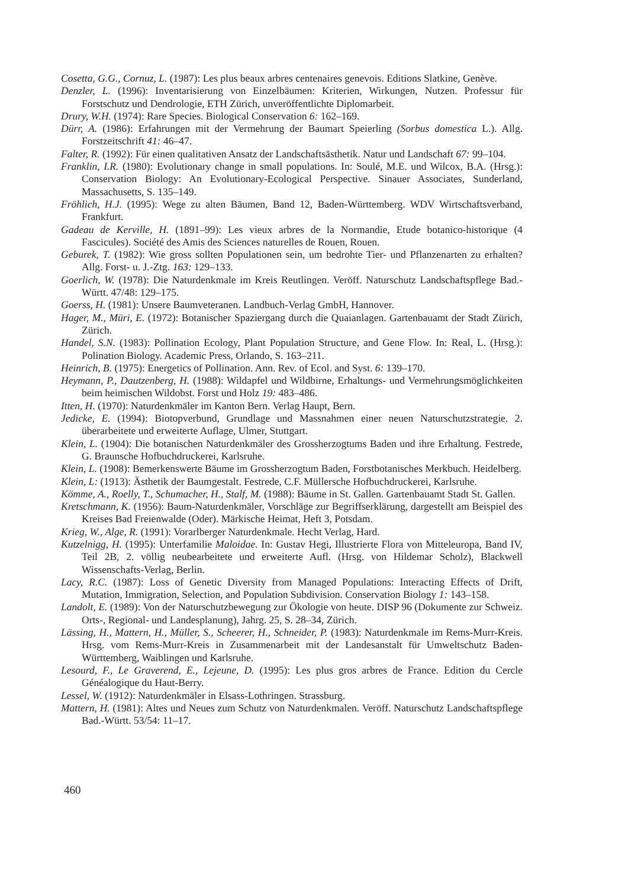Cosetta, G.G., Cornuz, L. (1987): Les plus beaux arbres centenaires genevois. Editions Slatkine, Genève.
Denzler, L. (1996): Inventarisierung von Einzelbäumen: Kriterien, Wirkungen, Nutzen. Professur für Forstschutz und Dendrologie, ETH Zürich, unveröffentlichte Diplomarbeit.
Drury, W.H. (1974): Rare Species. Biological Conservation 6: 162–169.
Dürr, A. (1986): Erfahrungen mit der Vermehrung der Baumart Speierling (Sorbus domestica L.). Allg. Forstzeitschrift 41: 46–47.
Falter, R. (1992): Für einen qualitativen Ansatz der Landschaftsästhetik. Natur und Landschaft 67: 99–104.
Franklin, I.R. (1980): Evolutionary change in small populations. In: Soulé, M.E. und Wilcox, B.A. (Hrsg.): Conservation Biology: An Evolutionary-Ecological Perspective. Sinauer Associates, Sunderland, Massachusetts, S. 135–149.
Fröhlich, H.J. (1995): Wege zu alten Bäumen, Band 12, Baden-Württemberg. WDV Wirtschaftsverband, Frankfurt.
Gadeau de Kerville, H. (1891–99): Les vieux arbres de la Normandie, Etude botanico-historique (4 Fascicules). Société des Amis des Sciences naturelles de Rouen, Rouen.
Geburek, T. (1982): Wie gross sollten Populationen sein, um bedrohte Tier- und Pflanzenarten zu erhalten? Allg. Forst- u. J.-Ztg. 163: 129–133.
Goerlich, W. (1978): Die Naturdenkmale im Kreis Reutlingen. Veröff. Naturschutz Landschaftspflege Bad.-Württ. 47/48: 129–175.
Goerss, H. (1981): Unsere Baumveteranen. Landbuch-Verlag GmbH, Hannover.
Hager, M., Müri, E. (1972): Botanischer Spaziergang durch die Quaianlagen. Gartenbauamt der Stadt Zürich, Zürich.
Handel, S.N. (1983): Pollination Ecology, Plant Population Structure, and Gene Flow. In: Real, L. (Hrsg.): Polination Biology. Academic Press, Orlando, S. 163–211.
Heinrich, B. (1975): Energetics of Pollination. Ann. Rev. of Ecol. and Syst. 6: 139–170.
Heymann, P., Dautzenberg, H. (1988): Wildapfel und Wildbirne, Erhaltungs- und Vermehrungsmöglichkeiten beim heimischen Wildobst. Forst und Holz 19: 483–486.
Itten, H. (1970): Naturdenkmäler im Kanton Bern. Verlag Haupt, Bern.
Jedicke, E. (1994): Biotopverbund, Grundlage und Massnahmen einer neuen Naturschutzstrategie. 2. überarbeitete und erweiterte Auflage, Ulmer, Stuttgart.
Klein, L. (1904): Die botanischen Naturdenkmäler des Grossherzogtums Baden und ihre Erhaltung. Festrede, G. Braunsche Hofbuchdruckerei, Karlsruhe.
Klein, L. (1908): Bemerkenswerte Bäume im Grossherzogtum Baden, Forstbotanisches Merkbuch. Heidelberg.
Klein, L: (1913): Ästhetik der Baumgestalt. Festrede, C.F. Müllersche Hofbuchdruckerei, Karlsruhe.
Kömme, A., Roelly, T., Schumacher, H., Stalf, M. (1988): Bäume in St. Gallen. Gartenbauamt Stadt St. Gallen.
Kretschmann, K. (1956): Baum-Naturdenkmäler, Vorschläge zur Begriffserklärung, dargestellt am Beispiel des Kreises Bad Freienwalde (Oder). Märkische Heimat, Heft 3, Potsdam.
Krieg, W., Alge, R. (1991): Vorarlberger Naturdenkmale. Hecht Verlag, Hard.
Kutzelnigg, H. (1995): Unterfamilie Maloidae. In: Gustav Hegi, Illustrierte Flora von Mitteleuropa, Band IV, Teil 2B, 2. völlig neubearbeitete und erweiterte Aufl. (Hrsg. von Hildemar Scholz), Blackwell Wissenschafts-Verlag, Berlin.
Lacy, R.C. (1987): Loss of Genetic Diversity from Managed Populations: Interacting Effects of Drift, Mutation, Immigration, Selection, and Population Subdivision. Conservation Biology 1: 143–158.
Landolt, E. (1989): Von der Naturschutzbewegung zur Ökologie von heute. DISP 96 (Dokumente zur Schweiz. Orts-, Regional- und Landesplanung), Jahrg. 25, S. 28–34, Zürich.
Lässing, H., Mattern, H., Müller, S., Scheerer, H., Schneider, P. (1983): Naturdenkmale im Rems-Murr-Kreis. Hrsg. vom Rems-Murr-Kreis in Zusammenarbeit mit der Landesanstalt für Umweltschutz Baden-Württemberg, Waiblingen und Karlsruhe.
Lesourd, F., Le Graverend, E., Lejeune, D. (1995): Les plus gros arbres de France. Edition du Cercle Généalogique du Haut-Berry.
Lessel, W. (1912): Naturdenkmäler in Elsass-Lothringen. Strassburg.
Mattern, H. (1981): Altes und Neues zum Schutz von Naturdenkmalen. Veröff. Naturschutz Landschaftspflege Bad.-Württ. 53/54: 11–17.
460